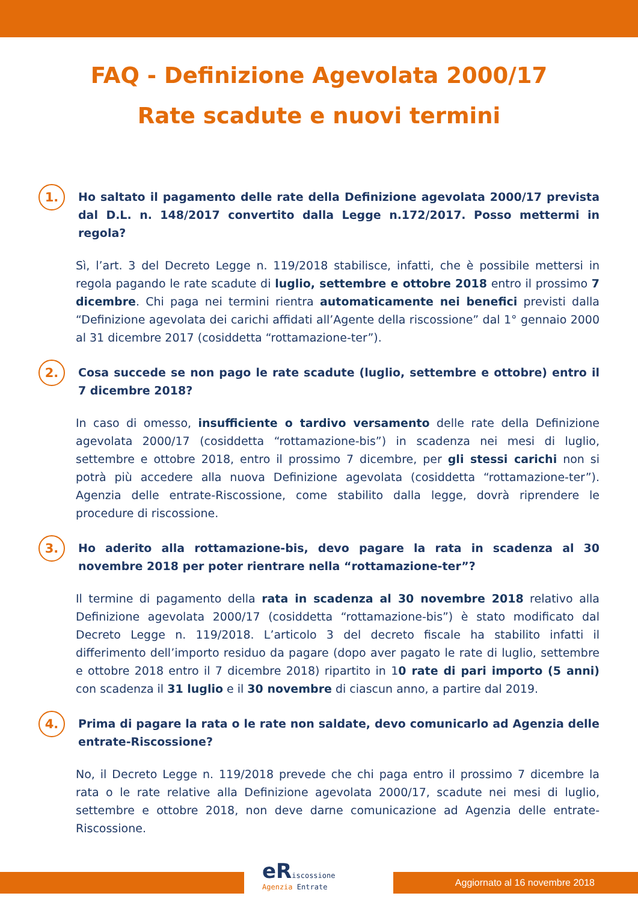FAQ - Definizione Agevolata 2000/17
Rate scadute e nuovi termini
1.
Ho saltato il pagamento delle rate della Definizione agevolata 2000/17 prevista dal D.L. n. 148/2017 convertito dalla Legge n.172/2017. Posso mettermi in regola?
Sì, l’art. 3 del Decreto Legge n. 119/2018 stabilisce, infatti, che è possibile mettersi in regola pagando le rate scadute di luglio, settembre e ottobre 2018 entro il prossimo 7 dicembre. Chi paga nei termini rientra automaticamente nei benefici previsti dalla “Definizione agevolata dei carichi affidati all’Agente della riscossione” dal 1° gennaio 2000 al 31 dicembre 2017 (cosiddetta “rottamazione-ter”).
2.
Cosa succede se non pago le rate scadute (luglio, settembre e ottobre) entro il 7 dicembre 2018?
In caso di omesso, insufficiente o tardivo versamento delle rate della Definizione agevolata 2000/17 (cosiddetta “rottamazione-bis”) in scadenza nei mesi di luglio, settembre e ottobre 2018, entro il prossimo 7 dicembre, per gli stessi carichi non si potrà più accedere alla nuova Definizione agevolata (cosiddetta “rottamazione-ter”). Agenzia delle entrate-Riscossione, come stabilito dalla legge, dovrà riprendere le procedure di riscossione.
3.
Ho aderito alla rottamazione-bis, devo pagare la rata in scadenza al 30 novembre 2018 per poter rientrare nella “rottamazione-ter”?
Il termine di pagamento della rata in scadenza al 30 novembre 2018 relativo alla Definizione agevolata 2000/17 (cosiddetta “rottamazione-bis”) è stato modificato dal Decreto Legge n. 119/2018. L’articolo 3 del decreto fiscale ha stabilito infatti il differimento dell’importo residuo da pagare (dopo aver pagato le rate di luglio, settembre e ottobre 2018 entro il 7 dicembre 2018) ripartito in 10 rate di pari importo (5 anni) con scadenza il 31 luglio e il 30 novembre di ciascun anno, a partire dal 2019.
4.
Prima di pagare la rata o le rate non saldate, devo comunicarlo ad Agenzia delle entrate-Riscossione?
No, il Decreto Legge n. 119/2018 prevede che chi paga entro il prossimo 7 dicembre la rata o le rate relative alla Definizione agevolata 2000/17, scadute nei mesi di luglio, settembre e ottobre 2018, non deve darne comunicazione ad Agenzia delle entrate-Riscossione.
eRiscossione
Agenzia Entrate
Aggiornato al 16 novembre 2018